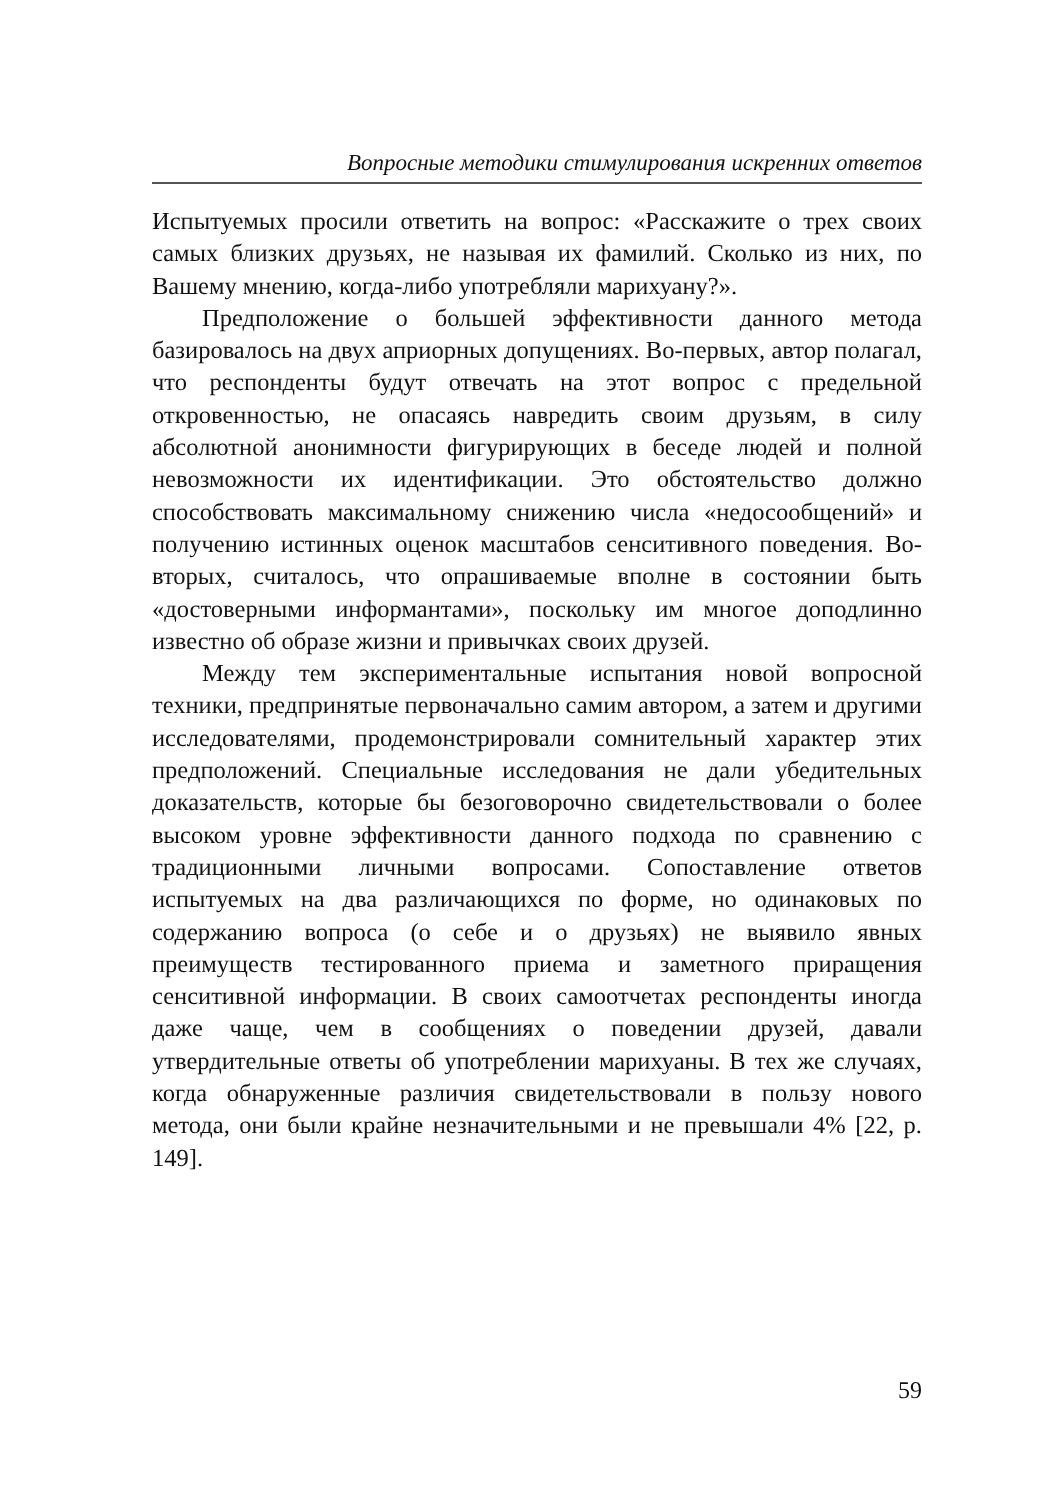Вопросные методики стимулирования искренних ответов
Испытуемых просили ответить на вопрос: «Расскажите о трех своих самых близких друзьях, не называя их фамилий. Сколько из них, по Вашему мнению, когда-либо употребляли марихуану?».
Предположение о большей эффективности данного метода базировалось на двух априорных допущениях. Во-первых, автор полагал, что респонденты будут отвечать на этот вопрос с предельной откровенностью, не опасаясь навредить своим друзьям, в силу абсолютной анонимности фигурирующих в беседе людей и полной невозможности их идентификации. Это обстоятельство должно способствовать максимальному снижению числа «недосообщений» и получению истинных оценок масштабов сенситивного поведения. Во-вторых, считалось, что опрашиваемые вполне в состоянии быть «достоверными информантами», поскольку им многое доподлинно известно об образе жизни и привычках своих друзей.
Между тем экспериментальные испытания новой вопросной техники, предпринятые первоначально самим автором, а затем и другими исследователями, продемонстрировали сомнительный характер этих предположений. Специальные исследования не дали убедительных доказательств, которые бы безоговорочно свидетельствовали о более высоком уровне эффективности данного подхода по сравнению с традиционными личными вопросами. Сопоставление ответов испытуемых на два различающихся по форме, но одинаковых по содержанию вопроса (о себе и о друзьях) не выявило явных преимуществ тестированного приема и заметного приращения сенситивной информации. В своих самоотчетах респонденты иногда даже чаще, чем в сообщениях о поведении друзей, давали утвердительные ответы об употреблении марихуаны. В тех же случаях, когда обнаруженные различия свидетельствовали в пользу нового метода, они были крайне незначительными и не превышали 4% [22, p. 149].
59